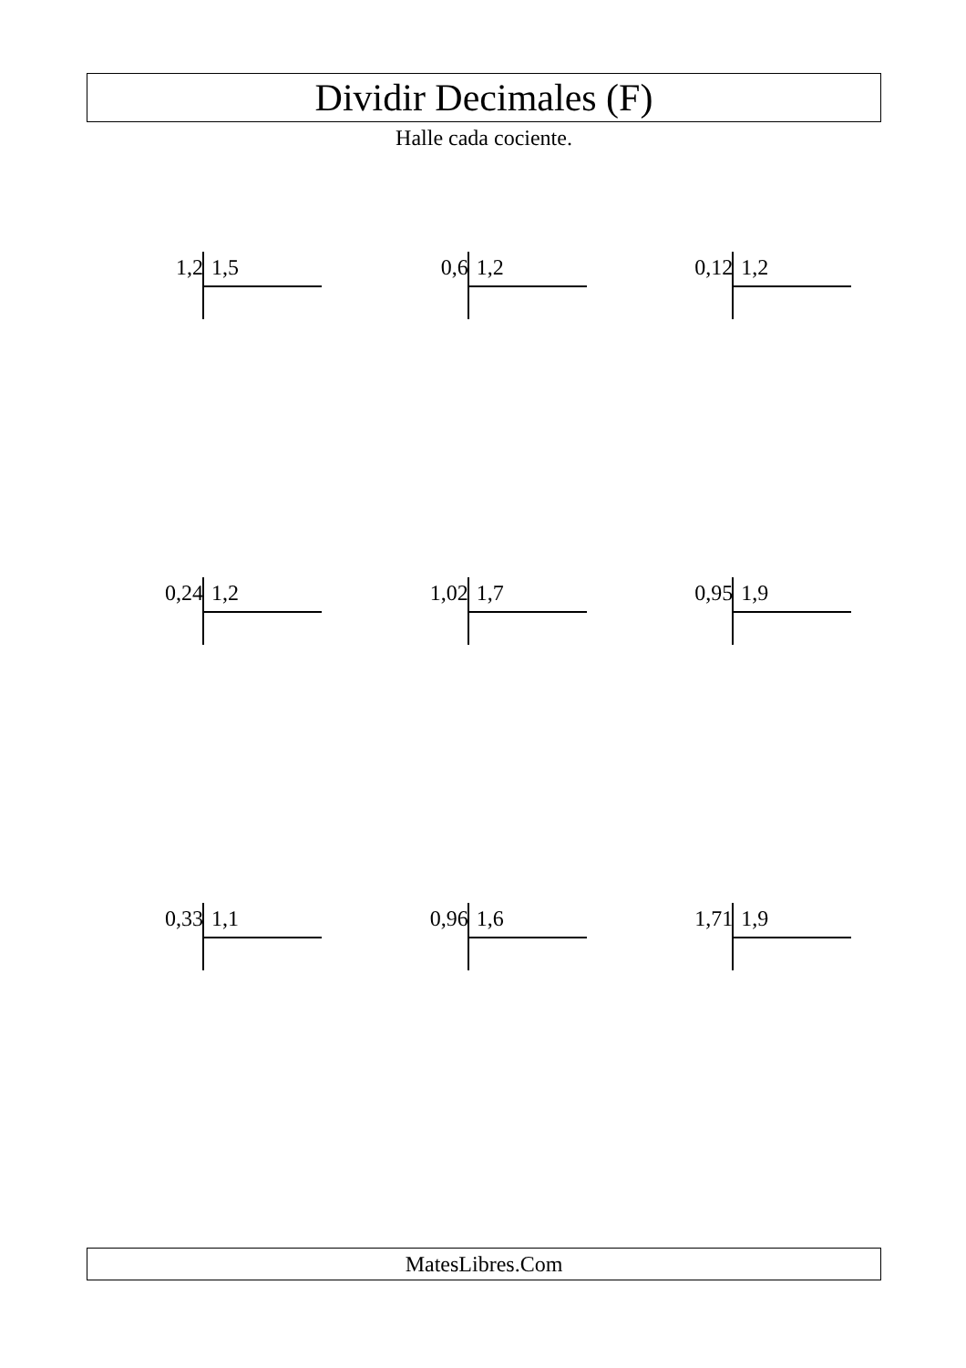Dividir Decimales (F)
Halle cada cociente.
1,2 1,5
0,6 1,2
0,12 1,2
0,24 1,2
1,02 1,7
0,95 1,9
0,33 1,1
0,96 1,6
1,71 1,9
MatesLibres.Com